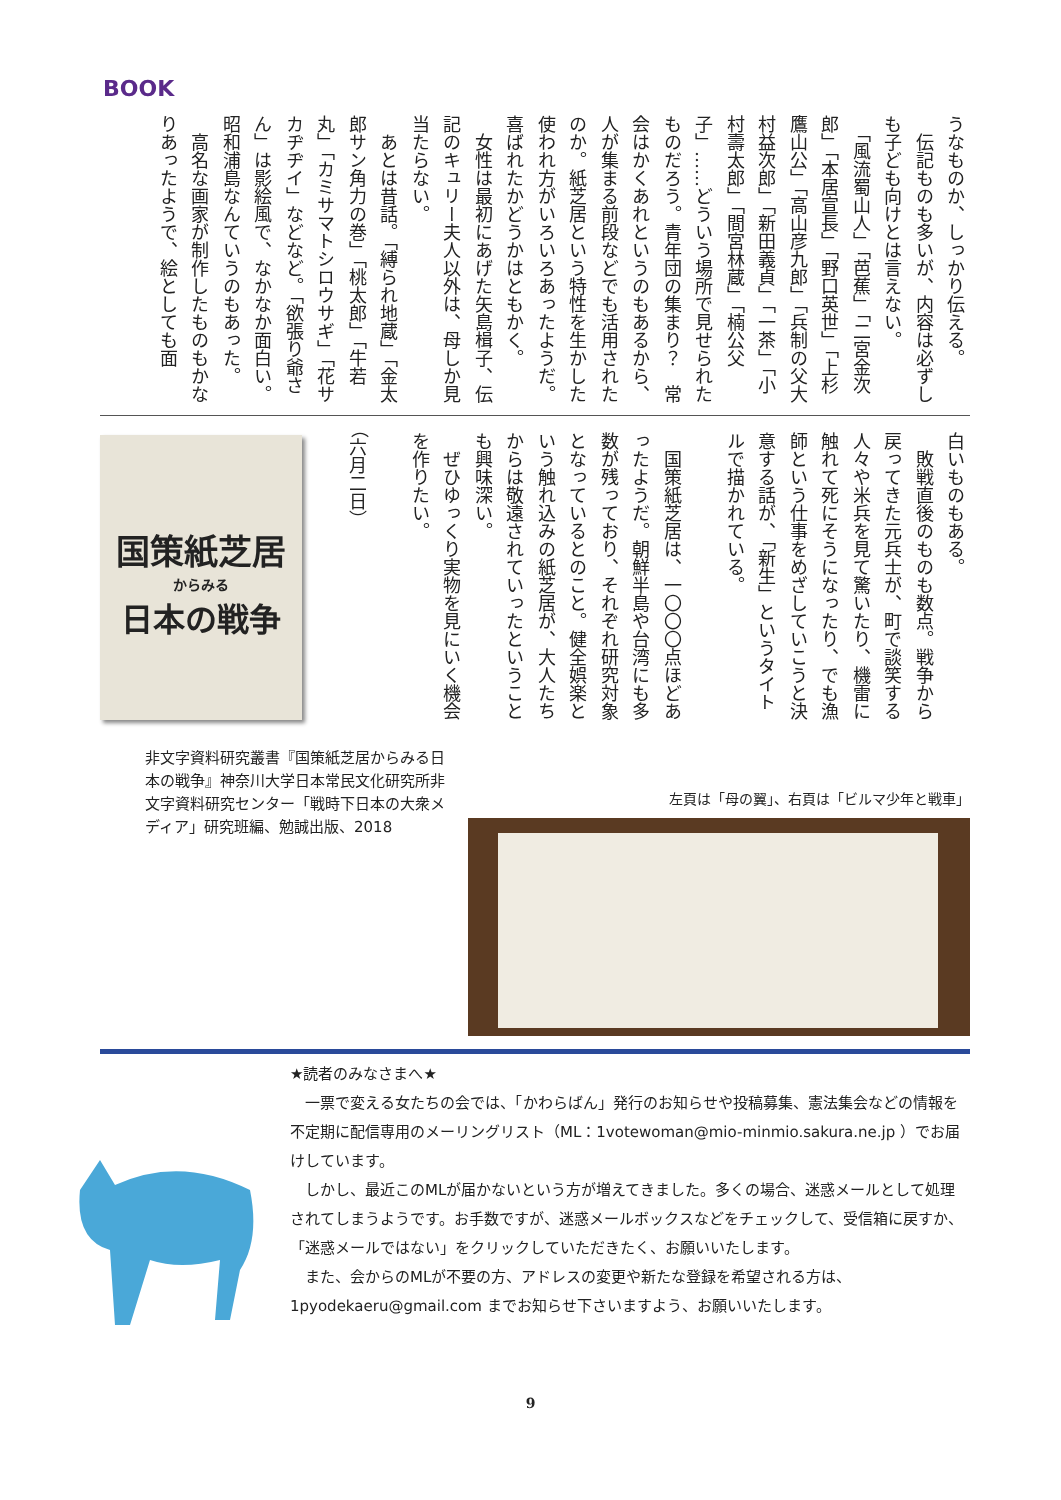BOOK
うなものか、しっかり伝える。
　伝記ものも多いが、内容は必ずしも子ども向けとは言えない。
　「風流蜀山人」「芭蕉」「二宮金次郎」「本居宣長」「野口英世」「上杉鷹山公」「高山彦九郎」「兵制の父大村益次郎」「新田義貞」「一茶」「小村壽太郎」「間宮林蔵」「楠公父子」……どういう場所で見せられたものだろう。青年団の集まり？　常会はかくあれというのもあるから、人が集まる前段などでも活用されたのか。紙芝居という特性を生かした使われ方がいろいろあったようだ。喜ばれたかどうかはともかく。
　女性は最初にあげた矢島楫子、伝記のキュリー夫人以外は、母しか見当たらない。
　あとは昔話。「縛られ地蔵」「金太郎サン角力の巻」「桃太郎」「牛若丸」「カミサマトシロウサギ」「花サカヂヂイ」などなど。「欲張り爺さん」は影絵風で、なかなか面白い。昭和浦島なんていうのもあった。
　高名な画家が制作したものもかなりあったようで、絵としても面
白いものもある。
　敗戦直後のものも数点。戦争から戻ってきた元兵士が、町で談笑する人々や米兵を見て驚いたり、機雷に触れて死にそうになったり、でも漁師という仕事をめざしていこうと決意する話が、「新生」というタイトルで描かれている。
　国策紙芝居は、一〇〇〇点ほどあったようだ。朝鮮半島や台湾にも多数が残っており、それぞれ研究対象となっているとのこと。健全娯楽という触れ込みの紙芝居が、大人たちからは敬遠されていったということも興味深い。
　ぜひゆっくり実物を見にいく機会を作りたい。
（六月二日）
国策紙芝居
からみる
日本の戦争
非文字資料研究叢書『国策紙芝居からみる日本の戦争』神奈川大学日本常民文化研究所非文字資料研究センター「戦時下日本の大衆メディア」研究班編、勉誠出版、2018
左頁は「母の翼」、右頁は「ビルマ少年と戦車」
★読者のみなさまへ★
　一票で変える女たちの会では、「かわらばん」発行のお知らせや投稿募集、憲法集会などの情報を不定期に配信専用のメーリングリスト（ML：1votewoman@mio-minmio.sakura.ne.jp ）でお届けしています。
　しかし、最近このMLが届かないという方が増えてきました。多くの場合、迷惑メールとして処理されてしまうようです。お手数ですが、迷惑メールボックスなどをチェックして、受信箱に戻すか、「迷惑メールではない」をクリックしていただきたく、お願いいたします。
　また、会からのMLが不要の方、アドレスの変更や新たな登録を希望される方は、1pyodekaeru@gmail.com までお知らせ下さいますよう、お願いいたします。
9